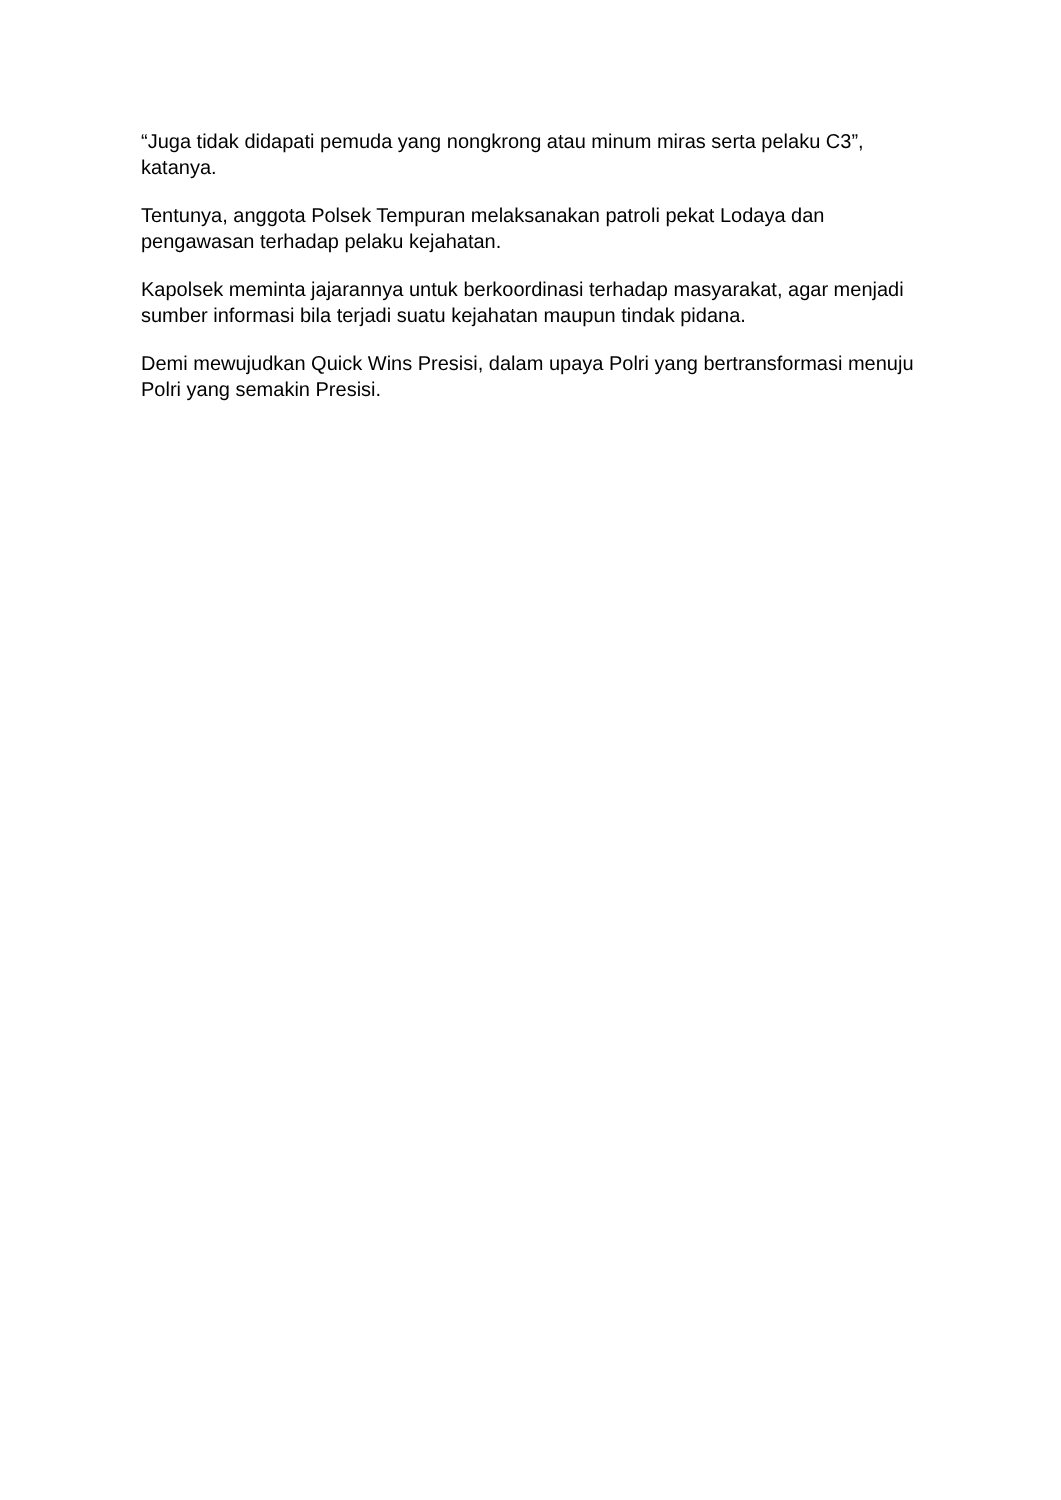“Juga tidak didapati pemuda yang nongkrong atau minum miras serta pelaku C3”, katanya.
Tentunya, anggota Polsek Tempuran melaksanakan patroli pekat Lodaya dan pengawasan terhadap pelaku kejahatan.
Kapolsek meminta jajarannya untuk berkoordinasi terhadap masyarakat, agar menjadi sumber informasi bila terjadi suatu kejahatan maupun tindak pidana.
Demi mewujudkan Quick Wins Presisi, dalam upaya Polri yang bertransformasi menuju Polri yang semakin Presisi.